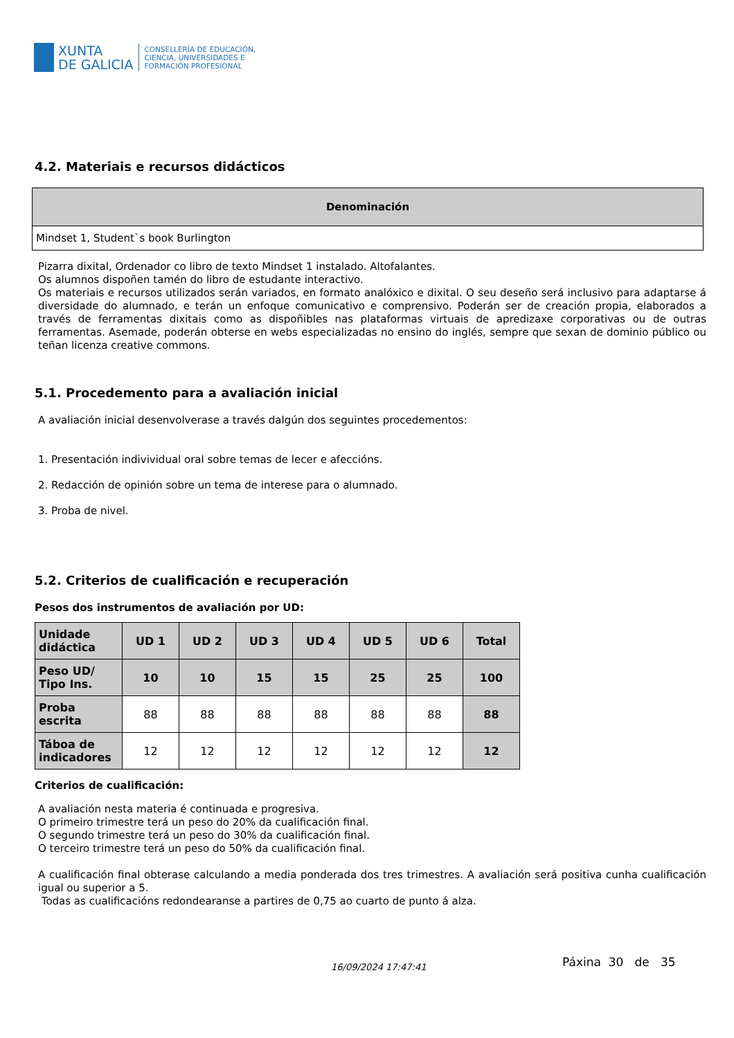XUNTA
DE GALICIA
CONSELLERÍA DE EDUCACIÓN,
CIENCIA, UNIVERSIDADES E
FORMACIÓN PROFESIONAL
4.2. Materiais e recursos didácticos
| Denominación |
| --- |
| Mindset 1, Student`s book Burlington |
Pizarra dixital, Ordenador co libro de texto Mindset 1 instalado. Altofalantes.
Os alumnos dispoñen tamén do libro de estudante interactivo.
Os materiais e recursos utilizados serán variados, en formato analóxico e dixital. O seu deseño será inclusivo para adaptarse á diversidade do alumnado, e terán un enfoque comunicativo e comprensivo. Poderán ser de creación propia, elaborados a través de ferramentas dixitais como as dispoñibles nas plataformas virtuais de apredizaxe corporativas ou de outras ferramentas. Asemade, poderán obterse en webs especializadas no ensino do inglés, sempre que sexan de dominio público ou teñan licenza creative commons.
5.1. Procedemento para a avaliación inicial
A avaliación inicial desenvolverase a través dalgún dos seguintes procedementos:
1. Presentación indivividual oral sobre temas de lecer e afeccións.
2. Redacción de opinión sobre un tema de interese para o alumnado.
3. Proba de nivel.
5.2. Criterios de cualificación e recuperación
Pesos dos instrumentos de avaliación por UD:
| Unidade didáctica | UD 1 | UD 2 | UD 3 | UD 4 | UD 5 | UD 6 | Total |
| Peso UD/ Tipo Ins. | 10 | 10 | 15 | 15 | 25 | 25 | 100 |
| Proba escrita | 88 | 88 | 88 | 88 | 88 | 88 | 88 |
| Táboa de indicadores | 12 | 12 | 12 | 12 | 12 | 12 | 12 |
Criterios de cualificación:
A avaliación nesta materia é continuada e progresiva.
O primeiro trimestre terá un peso do 20% da cualificación final.
O segundo trimestre terá un peso do 30% da cualificación final.
O terceiro trimestre terá un peso do 50% da cualificación final.
A cualificación final obterase calculando a media ponderada dos tres trimestres. A avaliación será positiva cunha cualificación igual ou superior a 5.
Todas as cualificacións redondearanse a partires de 0,75 ao cuarto de punto á alza.
Páxina 30 de 35 16/09/2024 17:47:41